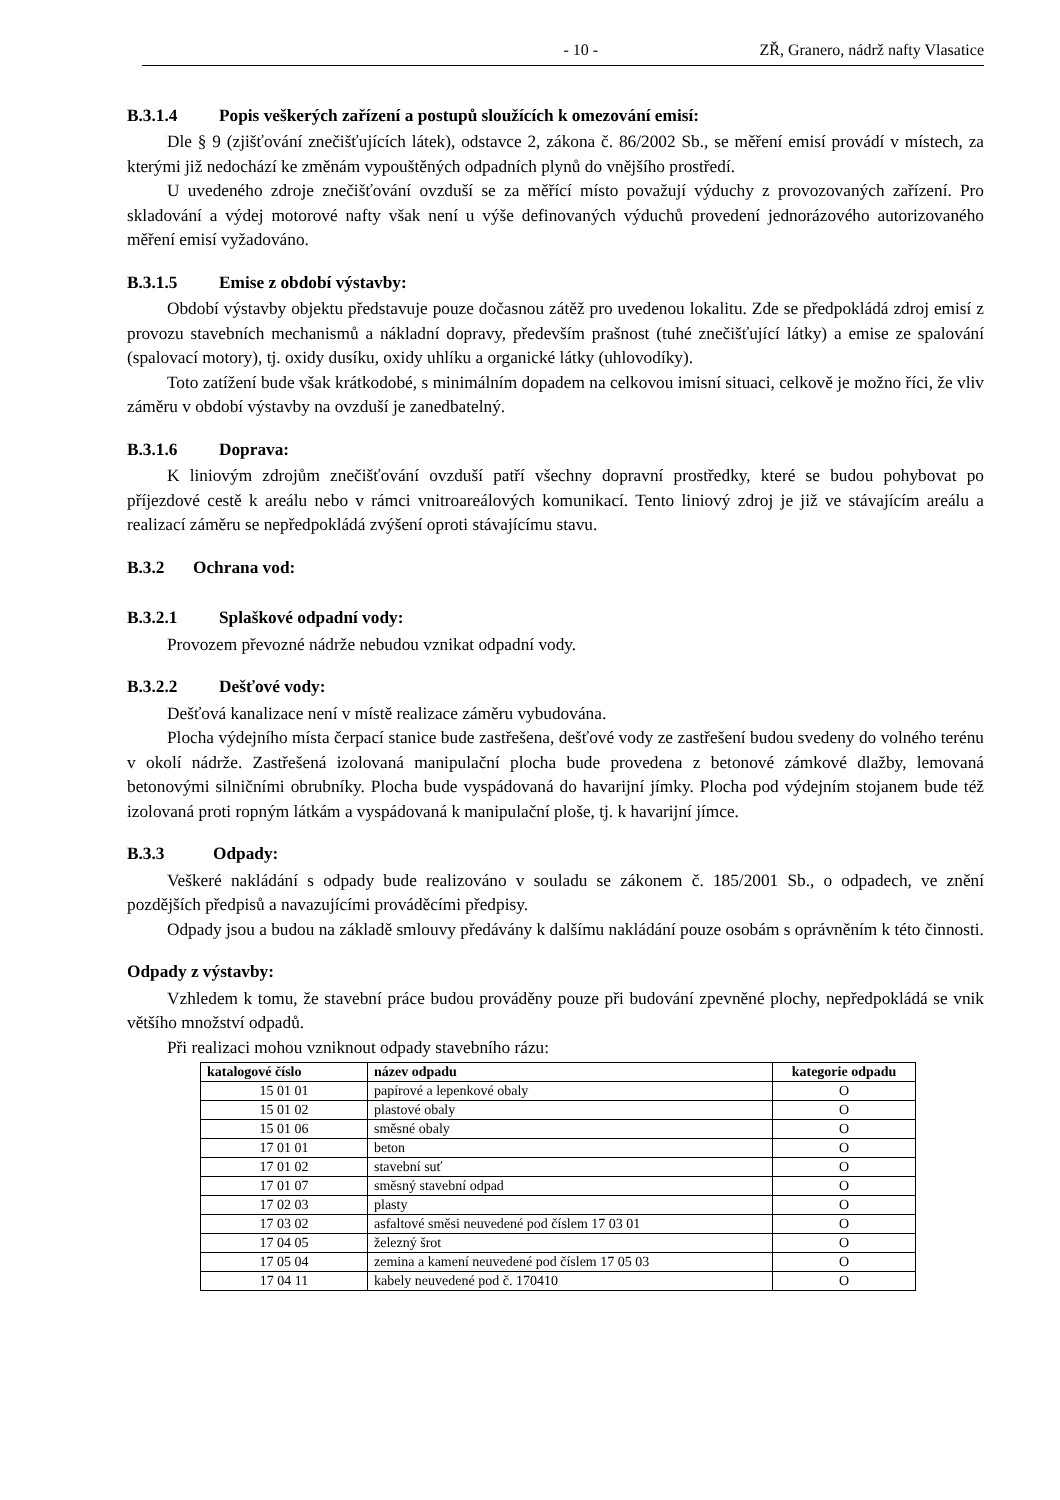- 10 - ZŘ, Granero, nádrž nafty Vlasatice
B.3.1.4 Popis veškerých zařízení a postupů sloužících k omezování emisí:
Dle § 9 (zjišťování znečišťujících látek), odstavce 2, zákona č. 86/2002 Sb., se měření emisí provádí v místech, za kterými již nedochází ke změnám vypouštěných odpadních plynů do vnějšího prostředí.
U uvedeného zdroje znečišťování ovzduší se za měřící místo považují výduchy z provozovaných zařízení. Pro skladování a výdej motorové nafty však není u výše definovaných výduchů provedení jednorázového autorizovaného měření emisí vyžadováno.
B.3.1.5 Emise z období výstavby:
Období výstavby objektu představuje pouze dočasnou zátěž pro uvedenou lokalitu. Zde se předpokládá zdroj emisí z provozu stavebních mechanismů a nákladní dopravy, především prašnost (tuhé znečišťující látky) a emise ze spalování (spalovací motory), tj. oxidy dusíku, oxidy uhlíku a organické látky (uhlovodíky).
Toto zatížení bude však krátkodobé, s minimálním dopadem na celkovou imisní situaci, celkově je možno říci, že vliv záměru v období výstavby na ovzduší je zanedbatelný.
B.3.1.6 Doprava:
K liniovým zdrojům znečišťování ovzduší patří všechny dopravní prostředky, které se budou pohybovat po příjezdové cestě k areálu nebo v rámci vnitroareálových komunikací. Tento liniový zdroj je již ve stávajícím areálu a realizací záměru se nepředpokládá zvýšení oproti stávajícímu stavu.
B.3.2 Ochrana vod:
B.3.2.1 Splaškové odpadní vody:
Provozem převozné nádrže nebudou vznikat odpadní vody.
B.3.2.2 Dešťové vody:
Dešťová kanalizace není v místě realizace záměru vybudována.
Plocha výdejního místa čerpací stanice bude zastřešena, dešťové vody ze zastřešení budou svedeny do volného terénu v okolí nádrže. Zastřešená izolovaná manipulační plocha bude provedena z betonové zámkové dlažby, lemovaná betonovými silničními obrubníky. Plocha bude vyspádovaná do havarijní jímky. Plocha pod výdejním stojanem bude též izolovaná proti ropným látkám a vyspádovaná k manipulační ploše, tj. k havarijní jímce.
B.3.3 Odpady:
Veškeré nakládání s odpady bude realizováno v souladu se zákonem č. 185/2001 Sb., o odpadech, ve znění pozdějších předpisů a navazujícími prováděcími předpisy.
Odpady jsou a budou na základě smlouvy předávány k dalšímu nakládání pouze osobám s oprávněním k této činnosti.
Odpady z výstavby:
Vzhledem k tomu, že stavební práce budou prováděny pouze při budování zpevněné plochy, nepředpokládá se vnik většího množství odpadů.
Při realizaci mohou vzniknout odpady stavebního rázu:
| katalogové číslo | název odpadu | kategorie odpadu |
| --- | --- | --- |
| 15 01 01 | papírové a lepenkové obaly | O |
| 15 01 02 | plastové obaly | O |
| 15 01 06 | směsné obaly | O |
| 17 01 01 | beton | O |
| 17 01 02 | stavební suť | O |
| 17 01 07 | směsný stavební odpad | O |
| 17 02 03 | plasty | O |
| 17 03 02 | asfaltové směsi neuvedené pod číslem 17 03 01 | O |
| 17 04 05 | železný šrot | O |
| 17 05 04 | zemina a kamení neuvedené pod číslem 17 05 03 | O |
| 17 04 11 | kabely neuvedené pod č. 170410 | O |